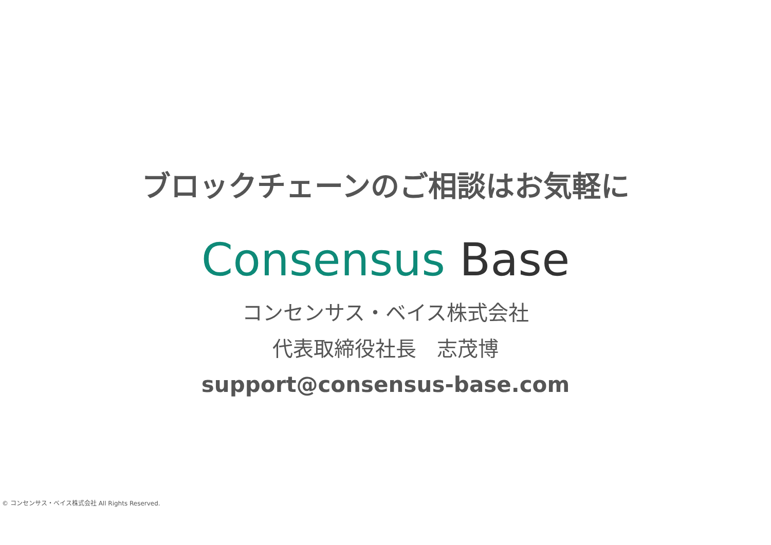ブロックチェーンのご相談はお気軽に
Consensus Base
コンセンサス・ベイス株式会社
代表取締役社長　志茂博
support@consensus-base.com
© コンセンサス・ベイス株式会社 All Rights Reserved.